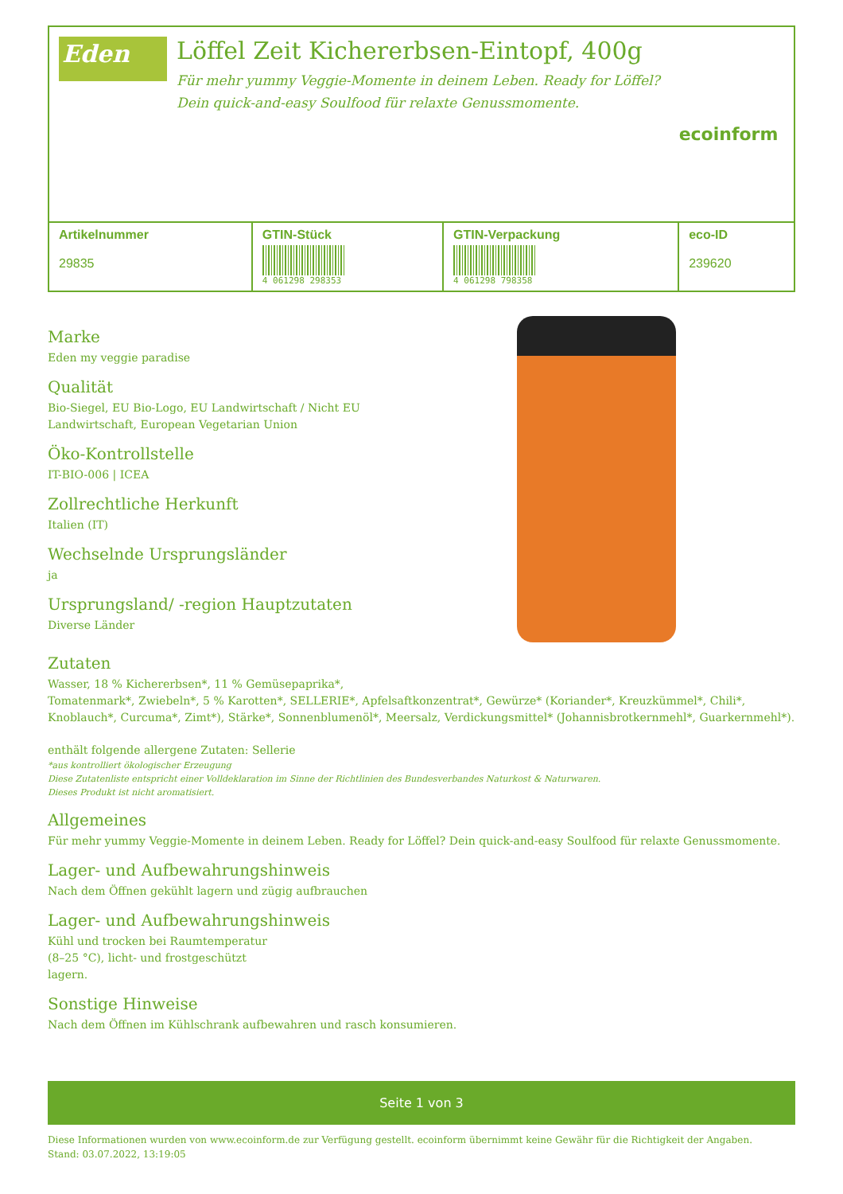Eden
Löffel Zeit Kichererbsen-Eintopf, 400g
Für mehr yummy Veggie-Momente in deinem Leben. Ready for Löffel?
Dein quick-and-easy Soulfood für relaxte Genussmomente.
ecoinform
| Artikelnummer 29835 | GTIN-Stück 4 061298 298353 | GTIN-Verpackung 4 061298 798358 | eco-ID 239620 |
Marke
Eden my veggie paradise
Qualität
Bio-Siegel, EU Bio-Logo, EU Landwirtschaft / Nicht EU Landwirtschaft, European Vegetarian Union
Öko-Kontrollstelle
IT-BIO-006 | ICEA
Zollrechtliche Herkunft
Italien (IT)
Wechselnde Ursprungsländer
ja
Ursprungsland/ -region Hauptzutaten
Diverse Länder
Zutaten
Wasser, 18 % Kichererbsen*, 11 % Gemüsepaprika*,
Tomatenmark*, Zwiebeln*, 5 % Karotten*, SELLERIE*, Apfelsaftkonzentrat*, Gewürze* (Koriander*, Kreuzkümmel*, Chili*, Knoblauch*, Curcuma*, Zimt*), Stärke*, Sonnenblumenöl*, Meersalz, Verdickungsmittel* (Johannisbrotkernmehl*, Guarkernmehl*).
enthält folgende allergene Zutaten: Sellerie
*aus kontrolliert ökologischer Erzeugung
Diese Zutatenliste entspricht einer Volldeklaration im Sinne der Richtlinien des Bundesverbandes Naturkost & Naturwaren.
Dieses Produkt ist nicht aromatisiert.
Allgemeines
Für mehr yummy Veggie-Momente in deinem Leben. Ready for Löffel? Dein quick-and-easy Soulfood für relaxte Genussmomente.
Lager- und Aufbewahrungshinweis
Nach dem Öffnen gekühlt lagern und zügig aufbrauchen
Lager- und Aufbewahrungshinweis
Kühl und trocken bei Raumtemperatur
(8–25 °C), licht- und frostgeschützt
lagern.
Sonstige Hinweise
Nach dem Öffnen im Kühlschrank aufbewahren und rasch konsumieren.
Seite 1 von 3
Diese Informationen wurden von www.ecoinform.de zur Verfügung gestellt. ecoinform übernimmt keine Gewähr für die Richtigkeit der Angaben.
Stand: 03.07.2022, 13:19:05